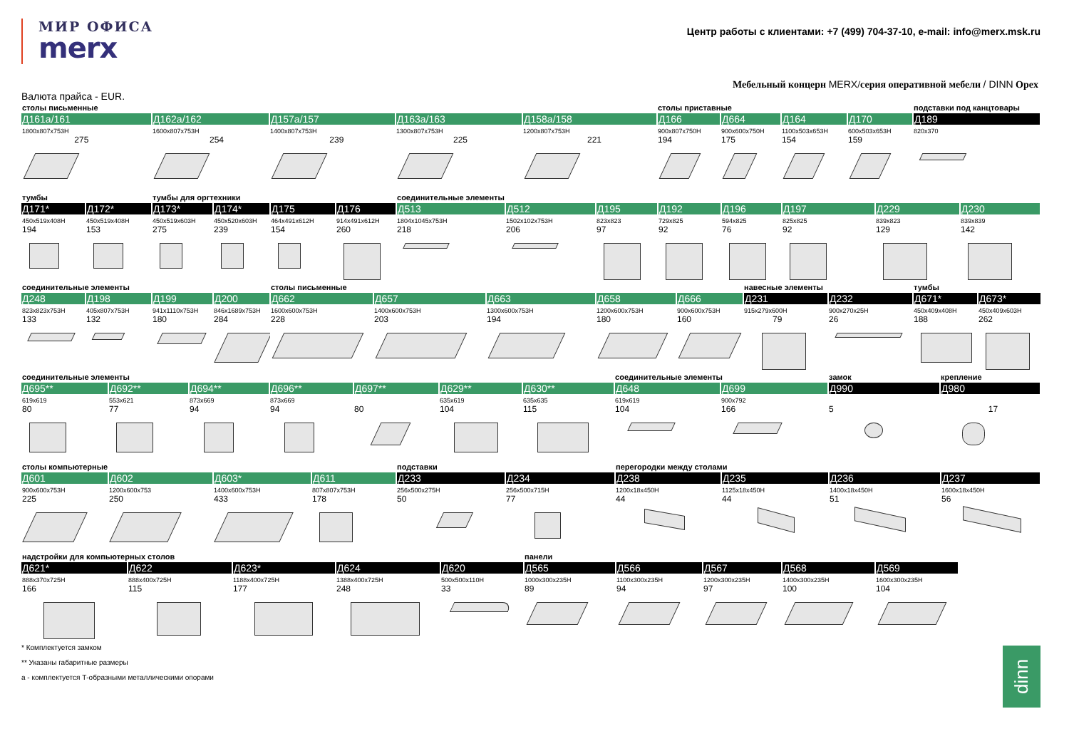МИР ОФИСА
merx
Центр работы с клиентами: +7 (499) 704-37-10, e-mail: info@merx.msk.ru
Мебельный концерн MERX/серия оперативной мебели / DINN Opex
Валюта прайса - EUR.
| столы письменные | | | | | столы приставные | | | | подставки под канцтовары |
| Д161а/161 | Д162а/162 | Д157а/157 | Д163а/163 | Д158а/158 | Д166 | Д664 | Д164 | Д170 | Д189 |
| 1800x807x753H | 1600x807x753H | 1400x807x753H | 1300x807x753H | 1200x807x753H | 900x807x750H | 900x600x750H | 1100x503x653H | 600x503x653H | 820x370 |
| 275 | 254 | 239 | 225 | 221 | 194 | 175 | 154 | 159 | |
| тумбы | | тумбы для оргтехники | | | | соединительные элементы | | | | | | | |
| Д171* | Д172* | Д173* | Д174* | Д175 | Д176 | Д513 | Д512 | Д195 | Д192 | Д196 | Д197 | Д229 | Д230 |
| 450x519x408H | 450x519x408H | 450x519x603H | 450x520x603H | 464x491x612H | 914x491x612H | 1804x1045x753H | 1502x102x753H | 823x823 | 729x825 | 594x825 | 825x825 | 839x823 | 839x839 |
| 194 | 153 | 275 | 239 | 154 | 260 | 218 | 206 | 97 | 92 | 76 | 92 | 129 | 142 |
| соединительные элементы | | | | столы письменные | | | | | навесные элементы | | тумбы | |
| Д248 | Д198 | Д199 | Д200 | Д662 | Д657 | Д663 | Д658 | Д666 | Д231 | Д232 | Д671* | Д673* |
| 823x823x753H | 405x807x753H | 941x1110x753H | 846x1689x753H | 1600x600x753H | 1400x600x753H | 1300x600x753H | 1200x600x753H | 900x600x753H | 915x279x600H | 900x270x25H | 450x409x408H | 450x409x603H |
| 133 | 132 | 180 | 284 | 228 | 203 | 194 | 180 | 160 | 79 | 26 | 188 | 262 |
| соединительные элементы | | | | | | | соединительные элементы | | замок | крепление |
| Д695** | Д692** | Д694** | Д696** | Д697** | Д629** | Д630** | Д648 | Д699 | Д990 | Д980 |
| 619x619 | 553x621 | 873x669 | 873x669 | | 635x619 | 635x635 | 619x619 | 900x792 | | |
| 80 | 77 | 94 | 94 | 80 | 104 | 115 | 104 | 166 | 5 | 17 |
| столы компьютерные | | | | подставки | | перегородки между столами | | | |
| Д601 | Д602 | Д603* | Д611 | Д233 | Д234 | Д238 | Д235 | Д236 | Д237 |
| 900x600x753H | 1200x600x753 | 1400x600x753H | 807x807x753H | 256x500x275H | 256x500x715H | 1200x18x450H | 1125x18x450H | 1400x18x450H | 1600x18x450H |
| 225 | 250 | 433 | 178 | 50 | 77 | 44 | 44 | 51 | 56 |
| надстройки для компьютерных столов | | | | | панели | | | | | |
| Д621* | Д622 | Д623* | Д624 | Д620 | Д565 | Д566 | Д567 | Д568 | Д569 | |
| 888x370x725H | 888x400x725H | 1188x400x725H | 1388x400x725H | 500x500x110H | 1000x300x235H | 1100x300x235H | 1200x300x235H | 1400x300x235H | 1600x300x235H | |
| 166 | 115 | 177 | 248 | 33 | 89 | 94 | 97 | 100 | 104 | |
* Комплектуется замком
** Указаны габаритные размеры
а - комплектуется Т-образными металлическими опорами
dinn